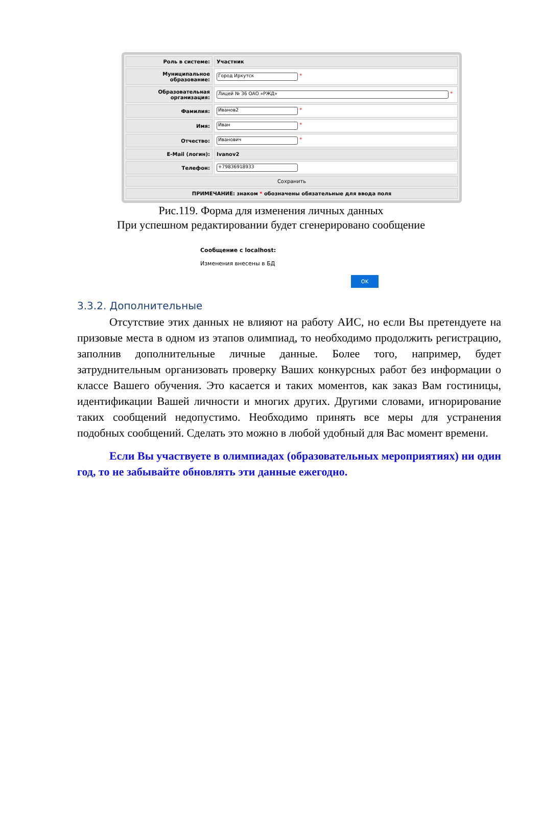| Роль в системе: | Участник |
| Муниципальное образование: | Город Иркутск * |
| Образовательная организация: | Лицей № 36 ОАО «РЖД» * |
| Фамилия: | Иванов2 * |
| Имя: | Иван * |
| Отчество: | Иванович * |
| E-Mail (логин): | Ivanov2 |
| Телефон: | +79836918933 |
| Сохранить | |
| ПРИМЕЧАНИЕ: знаком * обозначены обязательные для ввода поля | |
Рис.119. Форма для изменения личных данных
При успешном редактировании будет сгенерировано сообщение
Сообщение с localhost:
Изменения внесены в БД
OK
3.3.2. Дополнительные
Отсутствие этих данных не влияют на работу АИС, но если Вы претендуете на призовые места в одном из этапов олимпиад, то необходимо продолжить регистрацию, заполнив дополнительные личные данные. Более того, например, будет затруднительным организовать проверку Ваших конкурсных работ без информации о классе Вашего обучения. Это касается и таких моментов, как заказ Вам гостиницы, идентификации Вашей личности и многих других. Другими словами, игнорирование таких сообщений недопустимо. Необходимо принять все меры для устранения подобных сообщений. Сделать это можно в любой удобный для Вас момент времени.
Если Вы участвуете в олимпиадах (образовательных мероприятиях) ни один год, то не забывайте обновлять эти данные ежегодно.